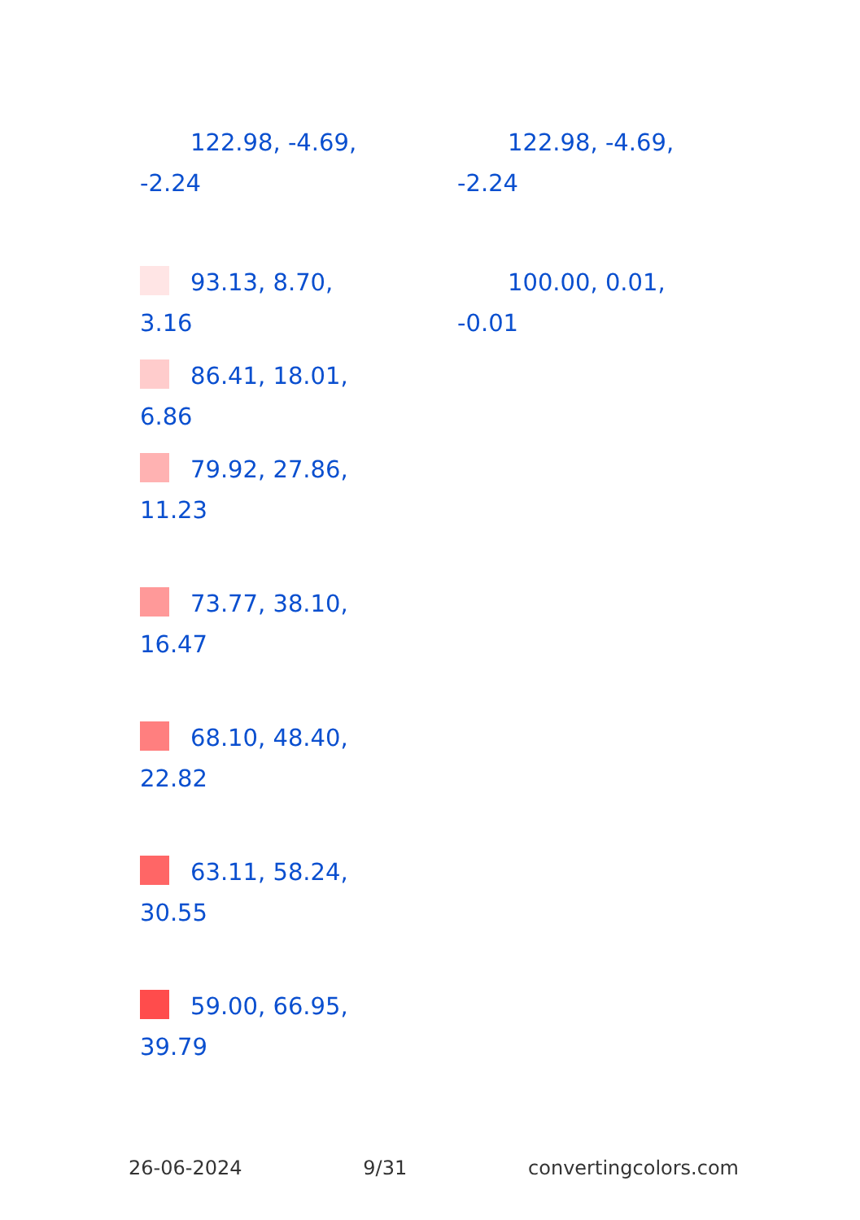122.98, -4.69, -2.24
93.13, 8.70, 3.16
86.41, 18.01, 6.86
79.92, 27.86, 11.23
73.77, 38.10, 16.47
68.10, 48.40, 22.82
63.11, 58.24, 30.55
59.00, 66.95, 39.79
122.98, -4.69, -2.24
100.00, 0.01, -0.01
26-06-2024 9/31 convertingcolors.com